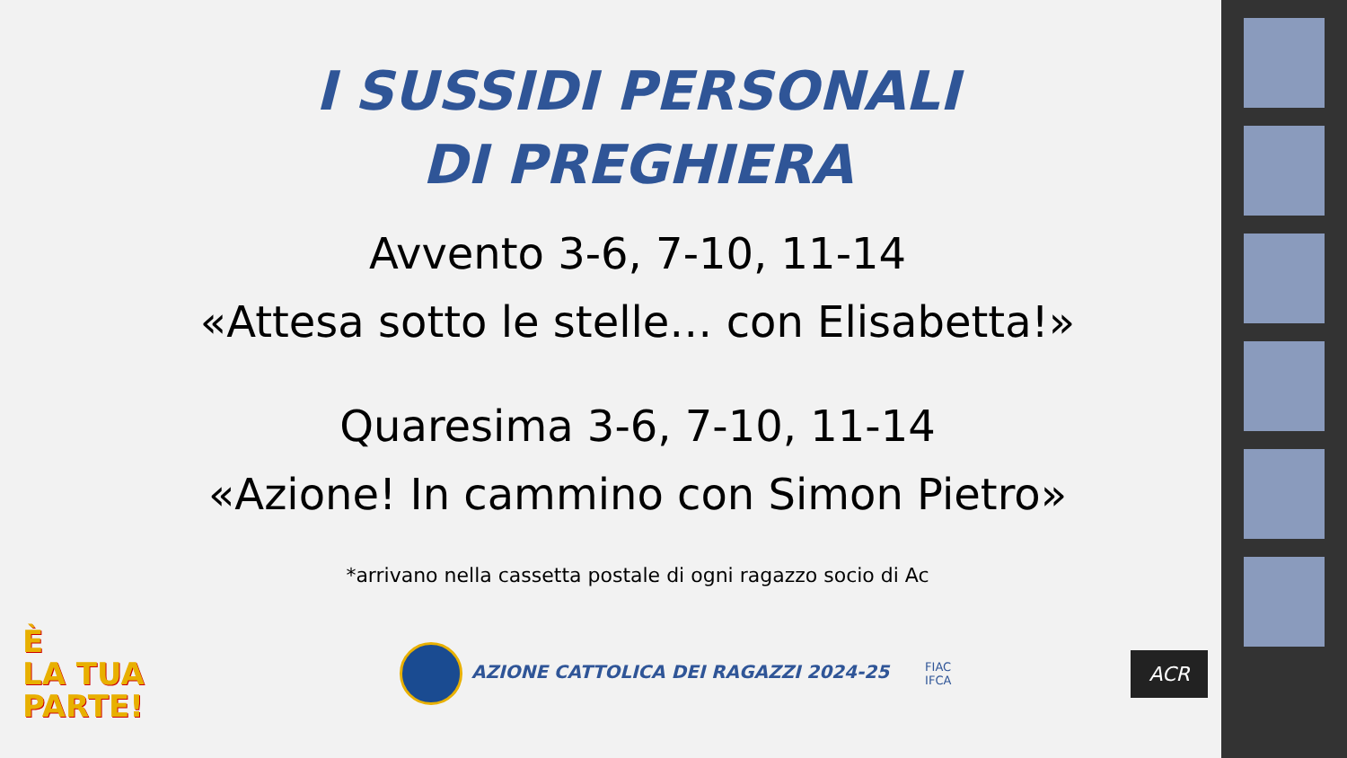I SUSSIDI PERSONALI
DI PREGHIERA
Avvento 3-6, 7-10, 11-14
«Attesa sotto le stelle… con Elisabetta!»
Quaresima 3-6, 7-10, 11-14
«Azione! In cammino con Simon Pietro»
*arrivano nella cassetta postale di ogni ragazzo socio di Ac
È
LA TUA
PARTE!
AZIONE CATTOLICA DEI RAGAZZI 2024-25
FIAC
IFCA
ACR